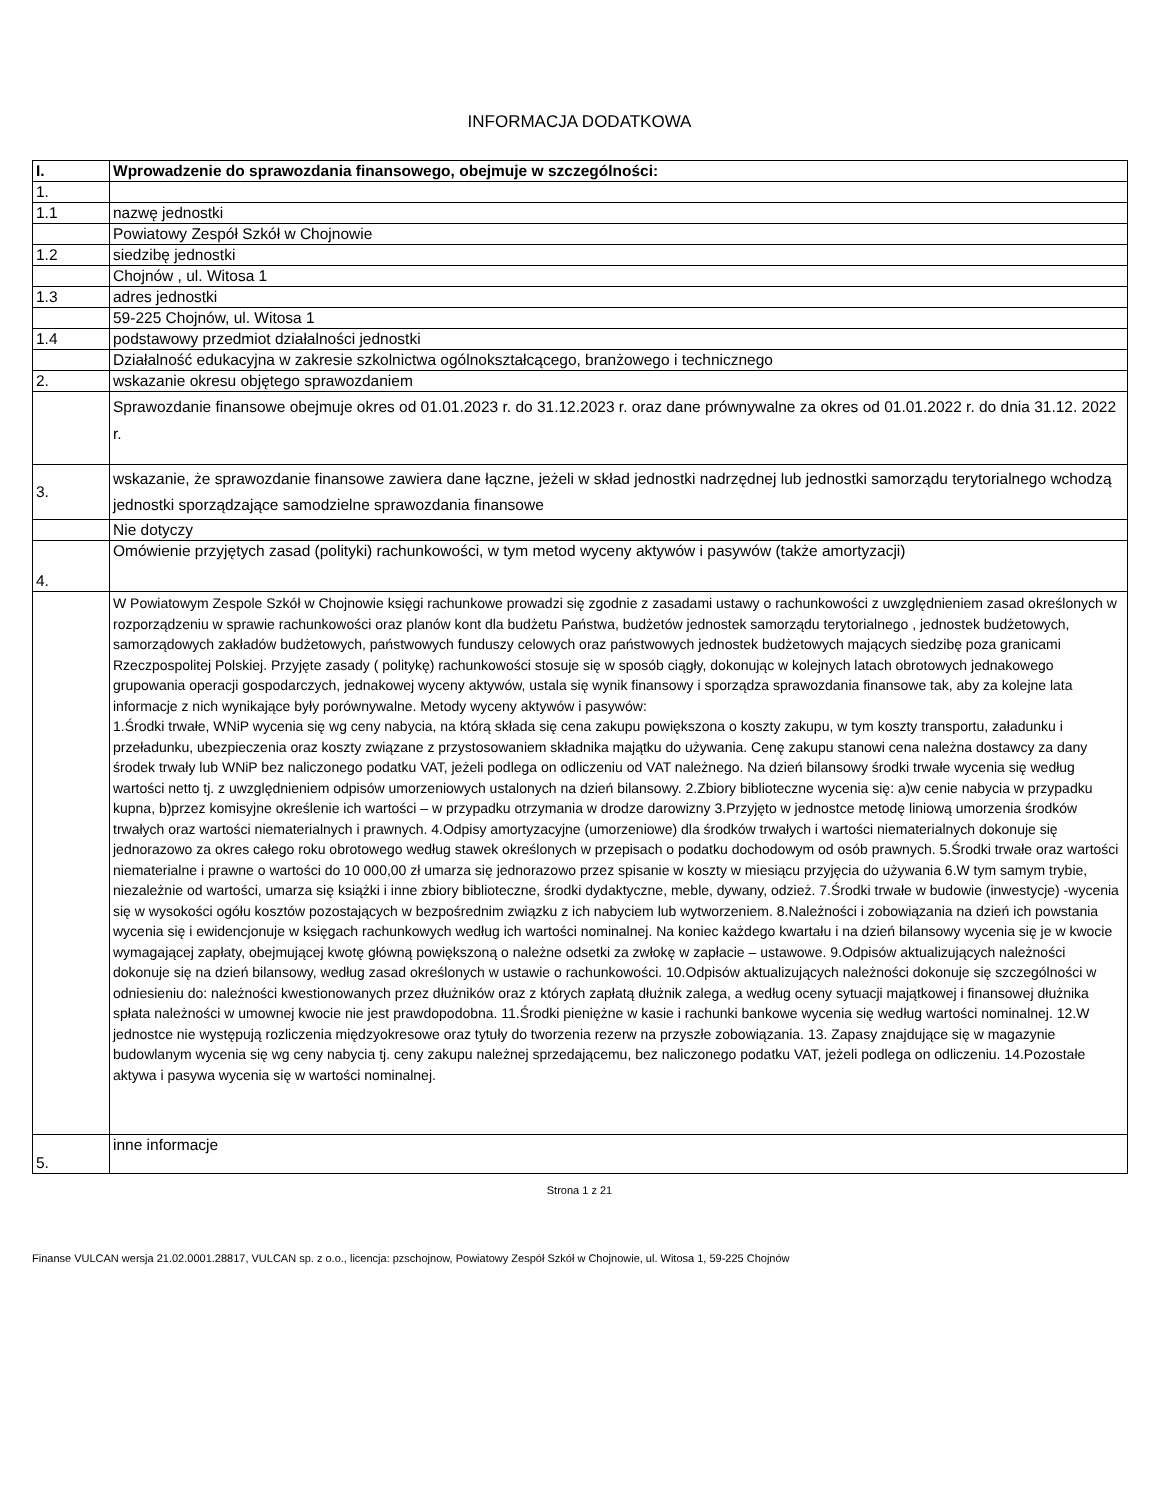INFORMACJA DODATKOWA
| I. | Wprowadzenie do sprawozdania finansowego, obejmuje w szczególności: |
| 1. | |
| 1.1 | nazwę jednostki |
| | Powiatowy Zespół Szkół w Chojnowie |
| 1.2 | siedzibę jednostki |
| | Chojnów , ul. Witosa 1 |
| 1.3 | adres jednostki |
| | 59-225 Chojnów, ul. Witosa 1 |
| 1.4 | podstawowy przedmiot działalności jednostki |
| | Działalność edukacyjna w zakresie szkolnictwa ogólnokształcącego, branżowego i technicznego |
| 2. | wskazanie okresu objętego sprawozdaniem |
| | Sprawozdanie finansowe obejmuje okres od 01.01.2023 r. do 31.12.2023 r. oraz dane prównywalne za okres od 01.01.2022 r. do dnia 31.12. 2022 r. |
| 3. | wskazanie, że sprawozdanie finansowe zawiera dane łączne, jeżeli w skład jednostki nadrzędnej lub jednostki samorządu terytorialnego wchodzą jednostki sporządzające samodzielne sprawozdania finansowe |
| | Nie dotyczy |
| 4. | Omówienie przyjętych zasad (polityki) rachunkowości, w tym metod wyceny aktywów i pasywów (także amortyzacji) |
| | W Powiatowym Zespole Szkół w Chojnowie księgi rachunkowe prowadzi się zgodnie z zasadami ustawy o rachunkowości z uwzględnieniem zasad określonych w rozporządzeniu w sprawie rachunkowości oraz planów kont dla budżetu Państwa, budżetów jednostek samorządu terytorialnego , jednostek budżetowych, samorządowych zakładów budżetowych, państwowych funduszy celowych oraz państwowych jednostek budżetowych mających siedzibę poza granicami Rzeczpospolitej Polskiej. Przyjęte zasady ( politykę) rachunkowości stosuje się w sposób ciągły, dokonując w kolejnych latach obrotowych jednakowego grupowania operacji gospodarczych, jednakowej wyceny aktywów, ustala się wynik finansowy i sporządza sprawozdania finansowe tak, aby za kolejne lata informacje z nich wynikające były porównywalne. Metody wyceny aktywów i pasywów: 1.Środki trwałe, WNiP wycenia się wg ceny nabycia, na którą składa się cena zakupu powiększona o koszty zakupu, w tym koszty transportu, załadunku i przeładunku, ubezpieczenia oraz koszty związane z przystosowaniem składnika majątku do używania. Cenę zakupu stanowi cena należna dostawcy za dany środek trwały lub WNiP bez naliczonego podatku VAT, jeżeli podlega on odliczeniu od VAT należnego. Na dzień bilansowy środki trwałe wycenia się według wartości netto tj. z uwzględnieniem odpisów umorzeniowych ustalonych na dzień bilansowy. 2.Zbiory biblioteczne wycenia się: a)w cenie nabycia w przypadku kupna, b)przez komisyjne określenie ich wartości – w przypadku otrzymania w drodze darowizny 3.Przyjęto w jednostce metodę liniową umorzenia środków trwałych oraz wartości niematerialnych i prawnych. 4.Odpisy amortyzacyjne (umorzeniowe) dla środków trwałych i wartości niematerialnych dokonuje się jednorazowo za okres całego roku obrotowego według stawek określonych w przepisach o podatku dochodowym od osób prawnych. 5.Środki trwałe oraz wartości niematerialne i prawne o wartości do 10 000,00 zł umarza się jednorazowo przez spisanie w koszty w miesiącu przyjęcia do używania 6.W tym samym trybie, niezależnie od wartości, umarza się książki i inne zbiory biblioteczne, środki dydaktyczne, meble, dywany, odzież. 7.Środki trwałe w budowie (inwestycje) -wycenia się w wysokości ogółu kosztów pozostających w bezpośrednim związku z ich nabyciem lub wytworzeniem. 8.Należności i zobowiązania na dzień ich powstania wycenia się i ewidencjonuje w księgach rachunkowych według ich wartości nominalnej. Na koniec każdego kwartału i na dzień bilansowy wycenia się je w kwocie wymagającej zapłaty, obejmującej kwotę główną powiększoną o należne odsetki za zwłokę w zapłacie – ustawowe. 9.Odpisów aktualizujących należności dokonuje się na dzień bilansowy, według zasad określonych w ustawie o rachunkowości. 10.Odpisów aktualizujących należności dokonuje się szczególności w odniesieniu do: należności kwestionowanych przez dłużników oraz z których zapłatą dłużnik zalega, a według oceny sytuacji majątkowej i finansowej dłużnika spłata należności w umownej kwocie nie jest prawdopodobna. 11.Środki pieniężne w kasie i rachunki bankowe wycenia się według wartości nominalnej. 12.W jednostce nie występują rozliczenia międzyokresowe oraz tytuły do tworzenia rezerw na przyszłe zobowiązania. 13. Zapasy znajdujące się w magazynie budowlanym wycenia się wg ceny nabycia tj. ceny zakupu należnej sprzedającemu, bez naliczonego podatku VAT, jeżeli podlega on odliczeniu. 14.Pozostałe aktywa i pasywa wycenia się w wartości nominalnej. |
| 5. | inne informacje |
Strona 1 z 21
Finanse VULCAN wersja 21.02.0001.28817, VULCAN sp. z o.o., licencja: pzschojnow, Powiatowy Zespół Szkół w Chojnowie, ul. Witosa 1, 59-225 Chojnów